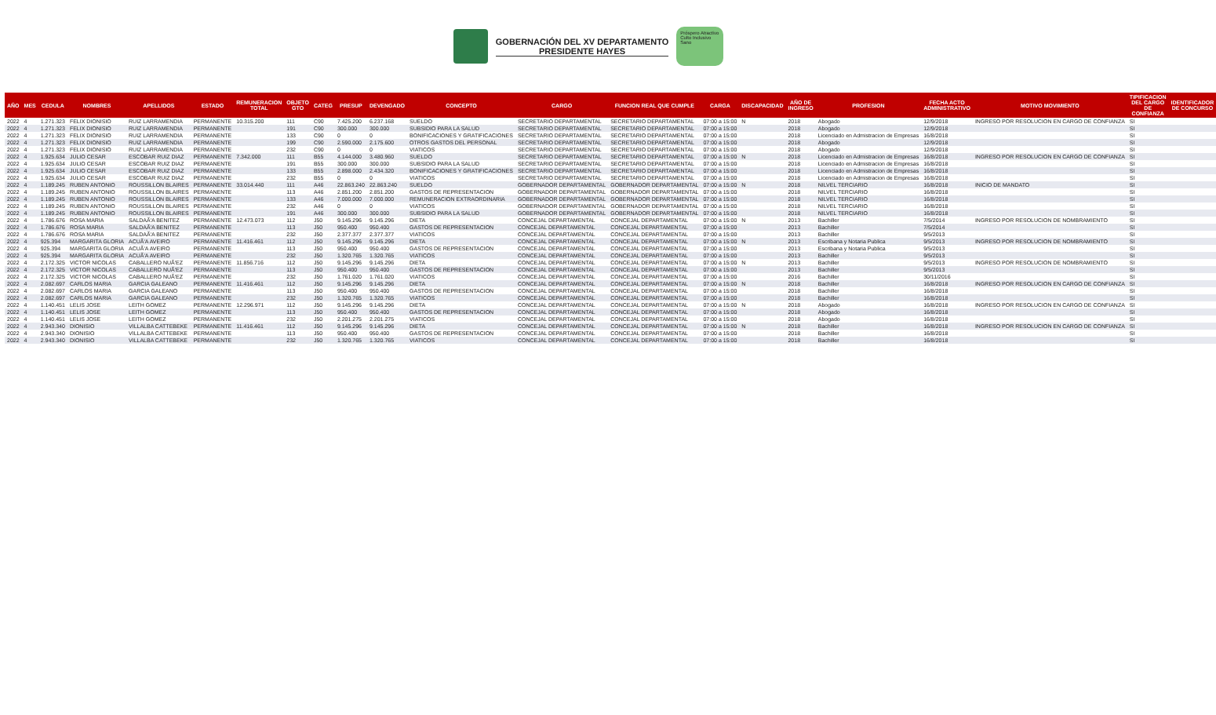GOBERNACIÓN DEL XV DEPARTAMENTO
PRESIDENTE HAYES
Próspero Atractivo Culto Inclusivo Sano
| AÑO | MES | CEDULA | NOMBRES | APELLIDOS | ESTADO | REMUNERACION TOTAL | OBJETO GTO | CATEG | PRESUP | DEVENGADO | CONCEPTO | CARGO | FUNCION REAL QUE CUMPLE | CARGA | DISCAPACIDAD | AÑO DE INGRESO | PROFESION | FECHA ACTO ADMINISTRATIVO | MOTIVO MOVIMIENTO | TIPIFICACION DEL CARGO DE CONFIANZA | IDENTIFICADOR DE CONCURSO |
| --- | --- | --- | --- | --- | --- | --- | --- | --- | --- | --- | --- | --- | --- | --- | --- | --- | --- | --- | --- | --- | --- |
| 2022 | 4 | 1.271.323 | FELIX DIONISIO | RUIZ LARRAMENDIA | PERMANENTE | 10.315.200 | 111 | C90 | 7.425.200 | 6.237.168 | SUELDO | SECRETARIO DEPARTAMENTAL | SECRETARIO DEPARTAMENTAL | 07:00 a 15:00 | N | 2018 | Abogado | 12/9/2018 | INGRESO POR RESOLUCION EN CARGO DE CONFIANZA | SI | |
| 2022 | 4 | 1.271.323 | FELIX DIONISIO | RUIZ LARRAMENDIA | PERMANENTE | | 191 | C90 | 300.000 | 300.000 | SUBSIDIO PARA LA SALUD | SECRETARIO DEPARTAMENTAL | SECRETARIO DEPARTAMENTAL | 07:00 a 15:00 | | 2018 | Abogado | 12/9/2018 | | SI | |
| 2022 | 4 | 1.271.323 | FELIX DIONISIO | RUIZ LARRAMENDIA | PERMANENTE | | 133 | C90 | 0 | 0 | BONIFICACIONES Y GRATIFICACIONES | SECRETARIO DEPARTAMENTAL | SECRETARIO DEPARTAMENTAL | 07:00 a 15:00 | | 2018 | Licenciado en Admistracion de Empresas | 16/8/2018 | | SI | |
| 2022 | 4 | 1.271.323 | FELIX DIONISIO | RUIZ LARRAMENDIA | PERMANENTE | | 199 | C90 | 2.590.000 | 2.175.600 | OTROS GASTOS DEL PERSONAL | SECRETARIO DEPARTAMENTAL | SECRETARIO DEPARTAMENTAL | 07:00 a 15:00 | | 2018 | Abogado | 12/9/2018 | | SI | |
| 2022 | 4 | 1.271.323 | FELIX DIONISIO | RUIZ LARRAMENDIA | PERMANENTE | | 232 | C90 | 0 | 0 | VIATICOS | SECRETARIO DEPARTAMENTAL | SECRETARIO DEPARTAMENTAL | 07:00 a 15:00 | | 2018 | Abogado | 12/9/2018 | | SI | |
| 2022 | 4 | 1.925.634 | JULIO CESAR | ESCOBAR RUIZ DIAZ | PERMANENTE | 7.342.000 | 111 | B55 | 4.144.000 | 3.480.960 | SUELDO | SECRETARIO DEPARTAMENTAL | SECRETARIO DEPARTAMENTAL | 07:00 a 15:00 | N | 2018 | Licenciado en Admistracion de Empresas | 16/8/2018 | INGRESO POR RESOLUCION EN CARGO DE CONFIANZA | SI | |
| 2022 | 4 | 1.925.634 | JULIO CESAR | ESCOBAR RUIZ DIAZ | PERMANENTE | | 191 | B55 | 300.000 | 300.000 | SUBSIDIO PARA LA SALUD | SECRETARIO DEPARTAMENTAL | SECRETARIO DEPARTAMENTAL | 07:00 a 15:00 | | 2018 | Licenciado en Admistracion de Empresas | 16/8/2018 | | SI | |
| 2022 | 4 | 1.925.634 | JULIO CESAR | ESCOBAR RUIZ DIAZ | PERMANENTE | | 133 | B55 | 2.898.000 | 2.434.320 | BONIFICACIONES Y GRATIFICACIONES | SECRETARIO DEPARTAMENTAL | SECRETARIO DEPARTAMENTAL | 07:00 a 15:00 | | 2018 | Licenciado en Admistracion de Empresas | 16/8/2018 | | SI | |
| 2022 | 4 | 1.925.634 | JULIO CESAR | ESCOBAR RUIZ DIAZ | PERMANENTE | | 232 | B55 | 0 | 0 | VIATICOS | SECRETARIO DEPARTAMENTAL | SECRETARIO DEPARTAMENTAL | 07:00 a 15:00 | | 2018 | Licenciado en Admistracion de Empresas | 16/8/2018 | | SI | |
| 2022 | 4 | 1.189.245 | RUBEN ANTONIO | ROUSSILLON BLAIRES | PERMANENTE | 33.014.440 | 111 | A46 | 22.863.240 | 22.863.240 | SUELDO | GOBERNADOR DEPARTAMENTAL | GOBERNADOR DEPARTAMENTAL | 07:00 a 15:00 | N | 2018 | NILVEL TERCIARIO | 16/8/2018 | INICIO DE MANDATO | SI | |
| 2022 | 4 | 1.189.245 | RUBEN ANTONIO | ROUSSILLON BLAIRES | PERMANENTE | | 113 | A46 | 2.851.200 | 2.851.200 | GASTOS DE REPRESENTACION | GOBERNADOR DEPARTAMENTAL | GOBERNADOR DEPARTAMENTAL | 07:00 a 15:00 | | 2018 | NILVEL TERCIARIO | 16/8/2018 | | SI | |
| 2022 | 4 | 1.189.245 | RUBEN ANTONIO | ROUSSILLON BLAIRES | PERMANENTE | | 133 | A46 | 7.000.000 | 7.000.000 | REMUNERACION EXTRAORDINARIA | GOBERNADOR DEPARTAMENTAL | GOBERNADOR DEPARTAMENTAL | 07:00 a 15:00 | | 2018 | NILVEL TERCIARIO | 16/8/2018 | | SI | |
| 2022 | 4 | 1.189.245 | RUBEN ANTONIO | ROUSSILLON BLAIRES | PERMANENTE | | 232 | A46 | 0 | 0 | VIATICOS | GOBERNADOR DEPARTAMENTAL | GOBERNADOR DEPARTAMENTAL | 07:00 a 15:00 | | 2018 | NILVEL TERCIARIO | 16/8/2018 | | SI | |
| 2022 | 4 | 1.189.245 | RUBEN ANTONIO | ROUSSILLON BLAIRES | PERMANENTE | | 191 | A46 | 300.000 | 300.000 | SUBSIDIO PARA LA SALUD | GOBERNADOR DEPARTAMENTAL | GOBERNADOR DEPARTAMENTAL | 07:00 a 15:00 | | 2018 | NILVEL TERCIARIO | 16/8/2018 | | SI | |
| 2022 | 4 | 1.786.676 | ROSA MARIA | SALDAÃ'A BENITEZ | PERMANENTE | 12.473.073 | 112 | J50 | 9.145.296 | 9.145.296 | DIETA | CONCEJAL DEPARTAMENTAL | CONCEJAL DEPARTAMENTAL | 07:00 a 15:00 | N | 2013 | Bachiller | 7/5/2014 | INGRESO POR RESOLUCION DE NOMBRAMIENTO | SI | |
| 2022 | 4 | 1.786.676 | ROSA MARIA | SALDAÃ'A BENITEZ | PERMANENTE | | 113 | J50 | 950.400 | 950.400 | GASTOS DE REPRESENTACION | CONCEJAL DEPARTAMENTAL | CONCEJAL DEPARTAMENTAL | 07:00 a 15:00 | | 2013 | Bachiller | 7/5/2014 | | SI | |
| 2022 | 4 | 1.786.676 | ROSA MARIA | SALDAÃ'A BENITEZ | PERMANENTE | | 232 | J50 | 2.377.377 | 2.377.377 | VIATICOS | CONCEJAL DEPARTAMENTAL | CONCEJAL DEPARTAMENTAL | 07:00 a 15:00 | | 2013 | Bachiller | 9/5/2013 | | SI | |
| 2022 | 4 | 925.394 | MARGARITA GLORIA | ACUÃ'A AVEIRO | PERMANENTE | 11.416.461 | 112 | J50 | 9.145.296 | 9.145.296 | DIETA | CONCEJAL DEPARTAMENTAL | CONCEJAL DEPARTAMENTAL | 07:00 a 15:00 | N | 2013 | Escribana y Notaria Publica | 9/5/2013 | INGRESO POR RESOLUCION DE NOMBRAMIENTO | SI | |
| 2022 | 4 | 925.394 | MARGARITA GLORIA | ACUÃ'A AVEIRO | PERMANENTE | | 113 | J50 | 950.400 | 950.400 | GASTOS DE REPRESENTACION | CONCEJAL DEPARTAMENTAL | CONCEJAL DEPARTAMENTAL | 07:00 a 15:00 | | 2013 | Escribana y Notaria Publica | 9/5/2013 | | SI | |
| 2022 | 4 | 925.394 | MARGARITA GLORIA | ACUÃ'A AVEIRO | PERMANENTE | | 232 | J50 | 1.320.765 | 1.320.765 | VIATICOS | CONCEJAL DEPARTAMENTAL | CONCEJAL DEPARTAMENTAL | 07:00 a 15:00 | | 2013 | Bachiller | 9/5/2013 | | SI | |
| 2022 | 4 | 2.172.325 | VICTOR NICOLAS | CABALLERO NUÃ'EZ | PERMANENTE | 11.856.716 | 112 | J50 | 9.145.296 | 9.145.296 | DIETA | CONCEJAL DEPARTAMENTAL | CONCEJAL DEPARTAMENTAL | 07:00 a 15:00 | N | 2013 | Bachiller | 9/5/2013 | INGRESO POR RESOLUCION DE NOMBRAMIENTO | SI | |
| 2022 | 4 | 2.172.325 | VICTOR NICOLAS | CABALLERO NUÃ'EZ | PERMANENTE | | 113 | J50 | 950.400 | 950.400 | GASTOS DE REPRESENTACION | CONCEJAL DEPARTAMENTAL | CONCEJAL DEPARTAMENTAL | 07:00 a 15:00 | | 2013 | Bachiller | 9/5/2013 | | SI | |
| 2022 | 4 | 2.172.325 | VICTOR NICOLAS | CABALLERO NUÃ'EZ | PERMANENTE | | 232 | J50 | 1.761.020 | 1.761.020 | VIATICOS | CONCEJAL DEPARTAMENTAL | CONCEJAL DEPARTAMENTAL | 07:00 a 15:00 | | 2016 | Bachiller | 30/11/2016 | | SI | |
| 2022 | 4 | 2.082.697 | CARLOS MARIA | GARCIA GALEANO | PERMANENTE | 11.416.461 | 112 | J50 | 9.145.296 | 9.145.296 | DIETA | CONCEJAL DEPARTAMENTAL | CONCEJAL DEPARTAMENTAL | 07:00 a 15:00 | N | 2018 | Bachiller | 16/8/2018 | INGRESO POR RESOLUCION EN CARGO DE CONFIANZA | SI | |
| 2022 | 4 | 2.082.697 | CARLOS MARIA | GARCIA GALEANO | PERMANENTE | | 113 | J50 | 950.400 | 950.400 | GASTOS DE REPRESENTACION | CONCEJAL DEPARTAMENTAL | CONCEJAL DEPARTAMENTAL | 07:00 a 15:00 | | 2018 | Bachiller | 16/8/2018 | | SI | |
| 2022 | 4 | 2.082.697 | CARLOS MARIA | GARCIA GALEANO | PERMANENTE | | 232 | J50 | 1.320.765 | 1.320.765 | VIATICOS | CONCEJAL DEPARTAMENTAL | CONCEJAL DEPARTAMENTAL | 07:00 a 15:00 | | 2018 | Bachiller | 16/8/2018 | | SI | |
| 2022 | 4 | 1.140.451 | LELIS JOSE | LEITH GOMEZ | PERMANENTE | 12.296.971 | 112 | J50 | 9.145.296 | 9.145.296 | DIETA | CONCEJAL DEPARTAMENTAL | CONCEJAL DEPARTAMENTAL | 07:00 a 15:00 | N | 2018 | Abogado | 16/8/2018 | INGRESO POR RESOLUCION EN CARGO DE CONFIANZA | SI | |
| 2022 | 4 | 1.140.451 | LELIS JOSE | LEITH GOMEZ | PERMANENTE | | 113 | J50 | 950.400 | 950.400 | GASTOS DE REPRESENTACION | CONCEJAL DEPARTAMENTAL | CONCEJAL DEPARTAMENTAL | 07:00 a 15:00 | | 2018 | Abogado | 16/8/2018 | | SI | |
| 2022 | 4 | 1.140.451 | LELIS JOSE | LEITH GOMEZ | PERMANENTE | | 232 | J50 | 2.201.275 | 2.201.275 | VIATICOS | CONCEJAL DEPARTAMENTAL | CONCEJAL DEPARTAMENTAL | 07:00 a 15:00 | | 2018 | Abogado | 16/8/2018 | | SI | |
| 2022 | 4 | 2.943.340 | DIONISIO | VILLALBA CATTEBEKE | PERMANENTE | 11.416.461 | 112 | J50 | 9.145.296 | 9.145.296 | DIETA | CONCEJAL DEPARTAMENTAL | CONCEJAL DEPARTAMENTAL | 07:00 a 15:00 | N | 2018 | Bachiller | 16/8/2018 | INGRESO POR RESOLUCION EN CARGO DE CONFIANZA | SI | |
| 2022 | 4 | 2.943.340 | DIONISIO | VILLALBA CATTEBEKE | PERMANENTE | | 113 | J50 | 950.400 | 950.400 | GASTOS DE REPRESENTACION | CONCEJAL DEPARTAMENTAL | CONCEJAL DEPARTAMENTAL | 07:00 a 15:00 | | 2018 | Bachiller | 16/8/2018 | | SI | |
| 2022 | 4 | 2.943.340 | DIONISIO | VILLALBA CATTEBEKE | PERMANENTE | | 232 | J50 | 1.320.765 | 1.320.765 | VIATICOS | CONCEJAL DEPARTAMENTAL | CONCEJAL DEPARTAMENTAL | 07:00 a 15:00 | | 2018 | Bachiller | 16/8/2018 | | SI | |